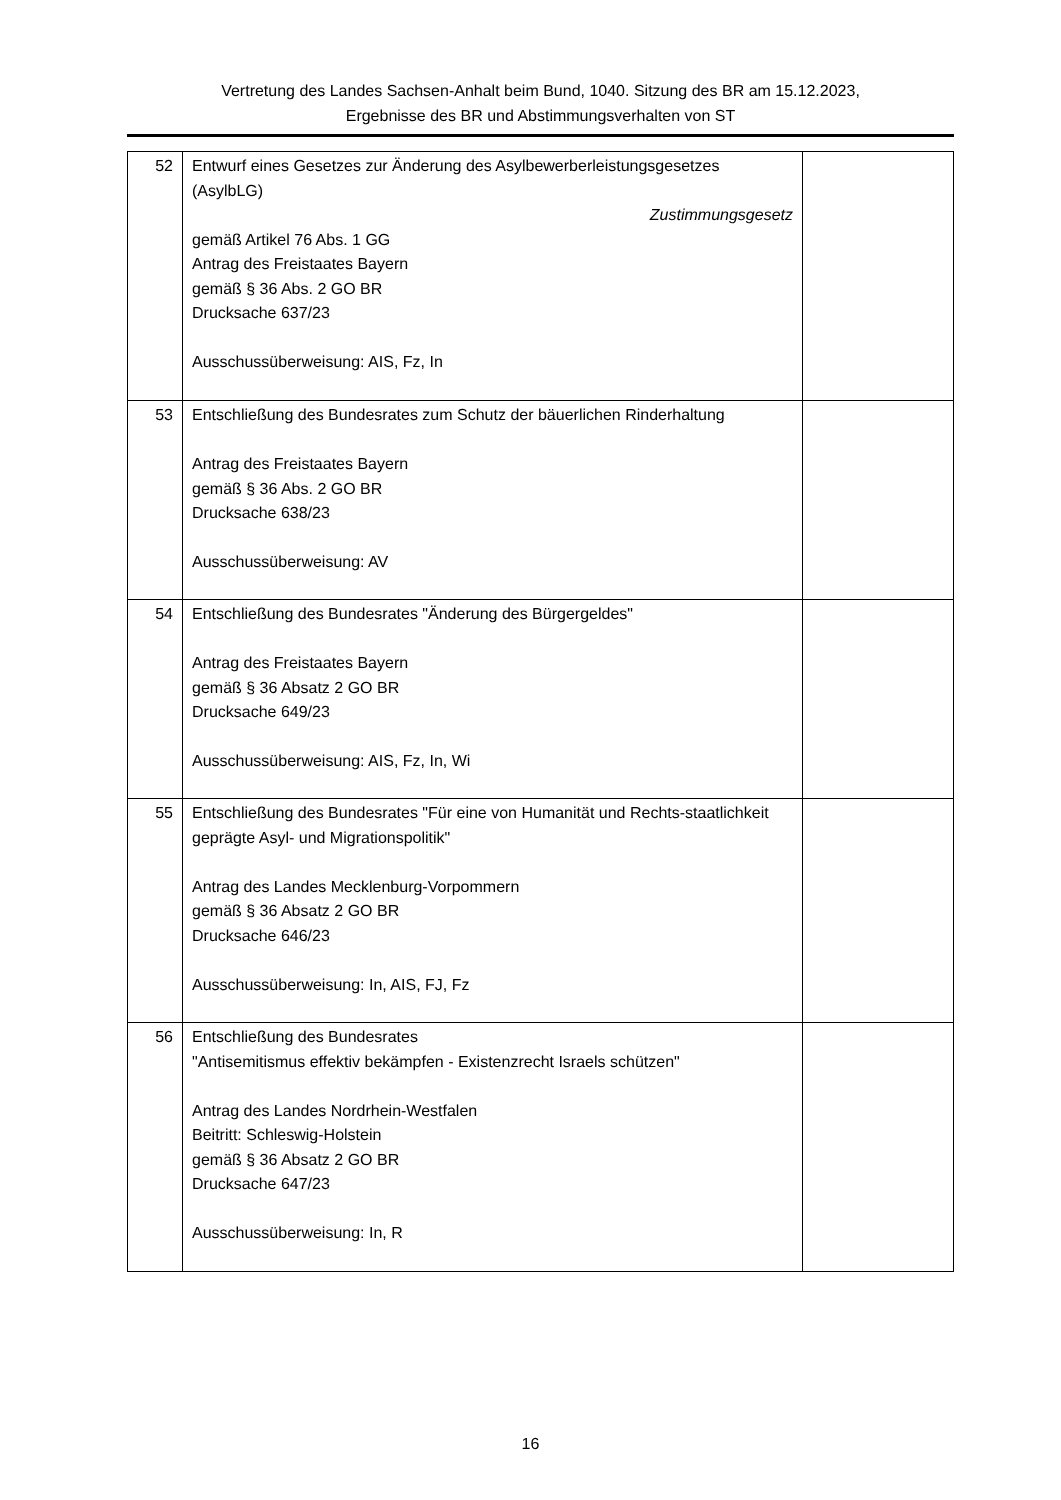Vertretung des Landes Sachsen-Anhalt beim Bund, 1040. Sitzung des BR am 15.12.2023,
Ergebnisse des BR und Abstimmungsverhalten von ST
| 52 | Entwurf eines Gesetzes zur Änderung des Asylbewerberleistungsgesetzes (AsylbLG) Zustimmungsgesetz gemäß Artikel 76 Abs. 1 GG Antrag des Freistaates Bayern gemäß § 36 Abs. 2 GO BR Drucksache 637/23 Ausschussüberweisung: AIS, Fz, In | |
| 53 | Entschließung des Bundesrates zum Schutz der bäuerlichen Rinderhaltung Antrag des Freistaates Bayern gemäß § 36 Abs. 2 GO BR Drucksache 638/23 Ausschussüberweisung: AV | |
| 54 | Entschließung des Bundesrates "Änderung des Bürgergeldes" Antrag des Freistaates Bayern gemäß § 36 Absatz 2 GO BR Drucksache 649/23 Ausschussüberweisung: AIS, Fz, In, Wi | |
| 55 | Entschließung des Bundesrates "Für eine von Humanität und Rechts-staatlichkeit geprägte Asyl- und Migrationspolitik" Antrag des Landes Mecklenburg-Vorpommern gemäß § 36 Absatz 2 GO BR Drucksache 646/23 Ausschussüberweisung: In, AIS, FJ, Fz | |
| 56 | Entschließung des Bundesrates "Antisemitismus effektiv bekämpfen - Existenzrecht Israels schützen" Antrag des Landes Nordrhein-Westfalen Beitritt: Schleswig-Holstein gemäß § 36 Absatz 2 GO BR Drucksache 647/23 Ausschussüberweisung: In, R | |
16